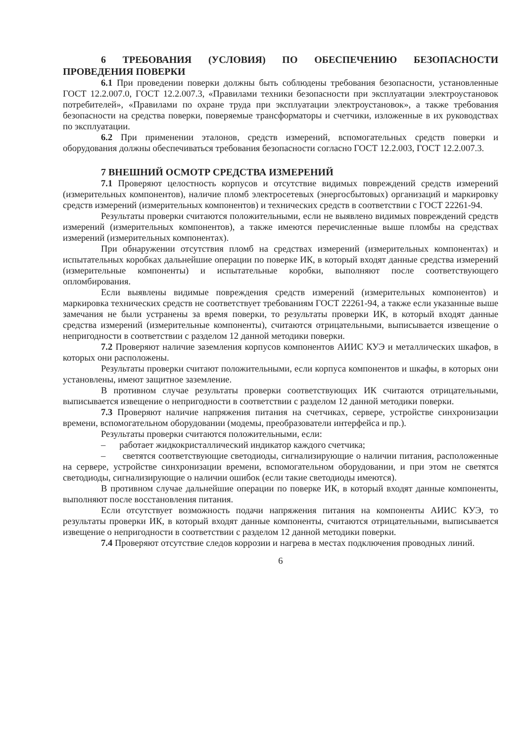6 ТРЕБОВАНИЯ (УСЛОВИЯ) ПО ОБЕСПЕЧЕНИЮ БЕЗОПАСНОСТИ ПРОВЕДЕНИЯ ПОВЕРКИ
6.1 При проведении поверки должны быть соблюдены требования безопасности, установленные ГОСТ 12.2.007.0, ГОСТ 12.2.007.3, «Правилами техники безопасности при эксплуатации электроустановок потребителей», «Правилами по охране труда при эксплуатации электроустановок», а также требования безопасности на средства поверки, поверяемые трансформаторы и счетчики, изложенные в их руководствах по эксплуатации.
6.2 При применении эталонов, средств измерений, вспомогательных средств поверки и оборудования должны обеспечиваться требования безопасности согласно ГОСТ 12.2.003, ГОСТ 12.2.007.3.
7 ВНЕШНИЙ ОСМОТР СРЕДСТВА ИЗМЕРЕНИЙ
7.1 Проверяют целостность корпусов и отсутствие видимых повреждений средств измерений (измерительных компонентов), наличие пломб электросетевых (энергосбытовых) организаций и маркировку средств измерений (измерительных компонентов) и технических средств в соответствии с ГОСТ 22261-94.
Результаты проверки считаются положительными, если не выявлено видимых повреждений средств измерений (измерительных компонентов), а также имеются перечисленные выше пломбы на средствах измерений (измерительных компонентах).
При обнаружении отсутствия пломб на средствах измерений (измерительных компонентах) и испытательных коробках дальнейшие операции по поверке ИК, в который входят данные средства измерений (измерительные компоненты) и испытательные коробки, выполняют после соответствующего опломбирования.
Если выявлены видимые повреждения средств измерений (измерительных компонентов) и маркировка технических средств не соответствует требованиям ГОСТ 22261-94, а также если указанные выше замечания не были устранены за время поверки, то результаты проверки ИК, в который входят данные средства измерений (измерительные компоненты), считаются отрицательными, выписывается извещение о непригодности в соответствии с разделом 12 данной методики поверки.
7.2 Проверяют наличие заземления корпусов компонентов АИИС КУЭ и металлических шкафов, в которых они расположены.
Результаты проверки считают положительными, если корпуса компонентов и шкафы, в которых они установлены, имеют защитное заземление.
В противном случае результаты проверки соответствующих ИК считаются отрицательными, выписывается извещение о непригодности в соответствии с разделом 12 данной методики поверки.
7.3 Проверяют наличие напряжения питания на счетчиках, сервере, устройстве синхронизации времени, вспомогательном оборудовании (модемы, преобразователи интерфейса и пр.).
Результаты проверки считаются положительными, если:
– работает жидкокристаллический индикатор каждого счетчика;
– светятся соответствующие светодиоды, сигнализирующие о наличии питания, расположенные на сервере, устройстве синхронизации времени, вспомогательном оборудовании, и при этом не светятся светодиоды, сигнализирующие о наличии ошибок (если такие светодиоды имеются).
В противном случае дальнейшие операции по поверке ИК, в который входят данные компоненты, выполняют после восстановления питания.
Если отсутствует возможность подачи напряжения питания на компоненты АИИС КУЭ, то результаты проверки ИК, в который входят данные компоненты, считаются отрицательными, выписывается извещение о непригодности в соответствии с разделом 12 данной методики поверки.
7.4 Проверяют отсутствие следов коррозии и нагрева в местах подключения проводных линий.
6